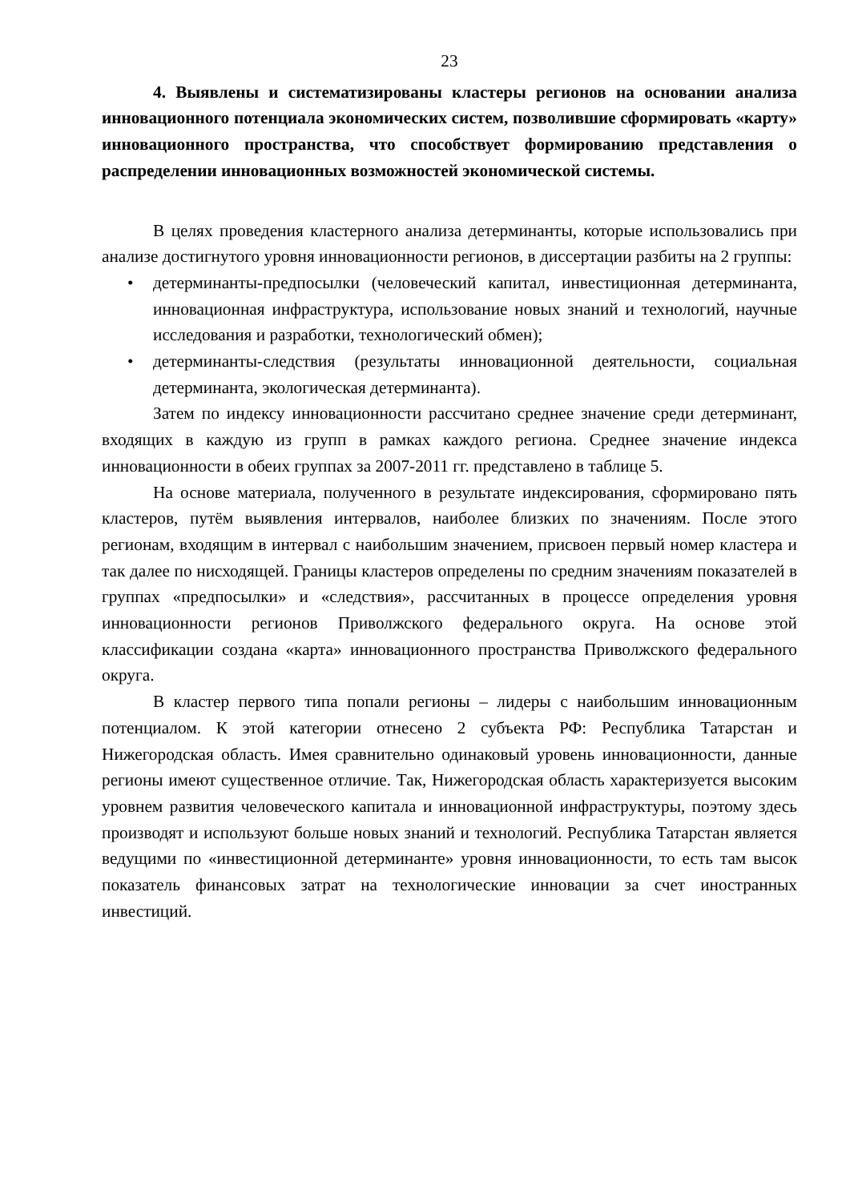23
4. Выявлены и систематизированы кластеры регионов на основании анализа инновационного потенциала экономических систем, позволившие сформировать «карту» инновационного пространства, что способствует формированию представления о распределении инновационных возможностей экономической системы.
В целях проведения кластерного анализа детерминанты, которые использовались при анализе достигнутого уровня инновационности регионов, в диссертации разбиты на 2 группы:
• детерминанты-предпосылки (человеческий капитал, инвестиционная детерминанта, инновационная инфраструктура, использование новых знаний и технологий, научные исследования и разработки, технологический обмен);
• детерминанты-следствия (результаты инновационной деятельности, социальная детерминанта, экологическая детерминанта).
Затем по индексу инновационности рассчитано среднее значение среди детерминант, входящих в каждую из групп в рамках каждого региона. Среднее значение индекса инновационности в обеих группах за 2007-2011 гг. представлено в таблице 5.
На основе материала, полученного в результате индексирования, сформировано пять кластеров, путём выявления интервалов, наиболее близких по значениям. После этого регионам, входящим в интервал с наибольшим значением, присвоен первый номер кластера и так далее по нисходящей. Границы кластеров определены по средним значениям показателей в группах «предпосылки» и «следствия», рассчитанных в процессе определения уровня инновационности регионов Приволжского федерального округа. На основе этой классификации создана «карта» инновационного пространства Приволжского федерального округа.
В кластер первого типа попали регионы – лидеры с наибольшим инновационным потенциалом. К этой категории отнесено 2 субъекта РФ: Республика Татарстан и Нижегородская область. Имея сравнительно одинаковый уровень инновационности, данные регионы имеют существенное отличие. Так, Нижегородская область характеризуется высоким уровнем развития человеческого капитала и инновационной инфраструктуры, поэтому здесь производят и используют больше новых знаний и технологий. Республика Татарстан является ведущими по «инвестиционной детерминанте» уровня инновационности, то есть там высок показатель финансовых затрат на технологические инновации за счет иностранных инвестиций.